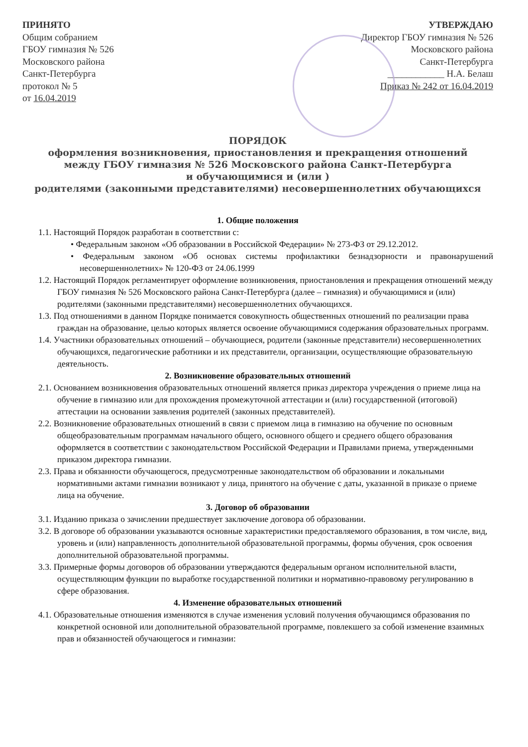ПРИНЯТО
Общим собранием
ГБОУ гимназия № 526
Московского района
Санкт-Петербурга
протокол № 5
от 16.04.2019
УТВЕРЖДАЮ
Директор ГБОУ гимназия № 526
Московского района
Санкт-Петербурга
____________ Н.А. Белаш
Приказ № 242 от 16.04.2019
ПОРЯДОК
оформления возникновения, приостановления и прекращения отношений
между ГБОУ гимназия № 526 Московского района Санкт-Петербурга
и обучающимися и (или )
родителями (законными представителями) несовершеннолетних обучающихся
1. Общие положения
1.1. Настоящий Порядок разработан в соответствии с:
• Федеральным законом «Об образовании в Российской Федерации» № 273-ФЗ от 29.12.2012.
• Федеральным законом «Об основах системы профилактики безнадзорности и правонарушений несовершеннолетних» № 120-ФЗ от 24.06.1999
1.2. Настоящий Порядок регламентирует оформление возникновения, приостановления и прекращения отношений между ГБОУ гимназия № 526 Московского района Санкт-Петербурга (далее – гимназия) и обучающимися и (или) родителями (законными представителями) несовершеннолетних обучающихся.
1.3. Под отношениями в данном Порядке понимается совокупность общественных отношений по реализации права граждан на образование, целью которых является освоение обучающимися содержания образовательных программ.
1.4. Участники образовательных отношений – обучающиеся, родители (законные представители) несовершеннолетних обучающихся, педагогические работники и их представители, организации, осуществляющие образовательную деятельность.
2. Возникновение образовательных отношений
2.1. Основанием возникновения образовательных отношений является приказ директора учреждения о приеме лица на обучение в гимназию или для прохождения промежуточной аттестации и (или) государственной (итоговой) аттестации на основании заявления родителей (законных представителей).
2.2. Возникновение образовательных отношений в связи с приемом лица в гимназию на обучение по основным общеобразовательным программам начального общего, основного общего и среднего общего образования оформляется в соответствии с законодательством Российской Федерации и Правилами приема, утвержденными приказом директора гимназии.
2.3. Права и обязанности обучающегося, предусмотренные законодательством об образовании и локальными нормативными актами гимназии возникают у лица, принятого на обучение с даты, указанной в приказе о приеме лица на обучение.
3. Договор об образовании
3.1. Изданию приказа о зачислении предшествует заключение договора об образовании.
3.2. В договоре об образовании указываются основные характеристики предоставляемого образования, в том числе, вид, уровень и (или) направленность дополнительной образовательной программы, формы обучения, срок освоения дополнительной образовательной программы.
3.3. Примерные формы договоров об образовании утверждаются федеральным органом исполнительной власти, осуществляющим функции по выработке государственной политики и нормативно-правовому регулированию в сфере образования.
4. Изменение образовательных отношений
4.1. Образовательные отношения изменяются в случае изменения условий получения обучающимся образования по конкретной основной или дополнительной образовательной программе, повлекшего за собой изменение взаимных прав и обязанностей обучающегося и гимназии: